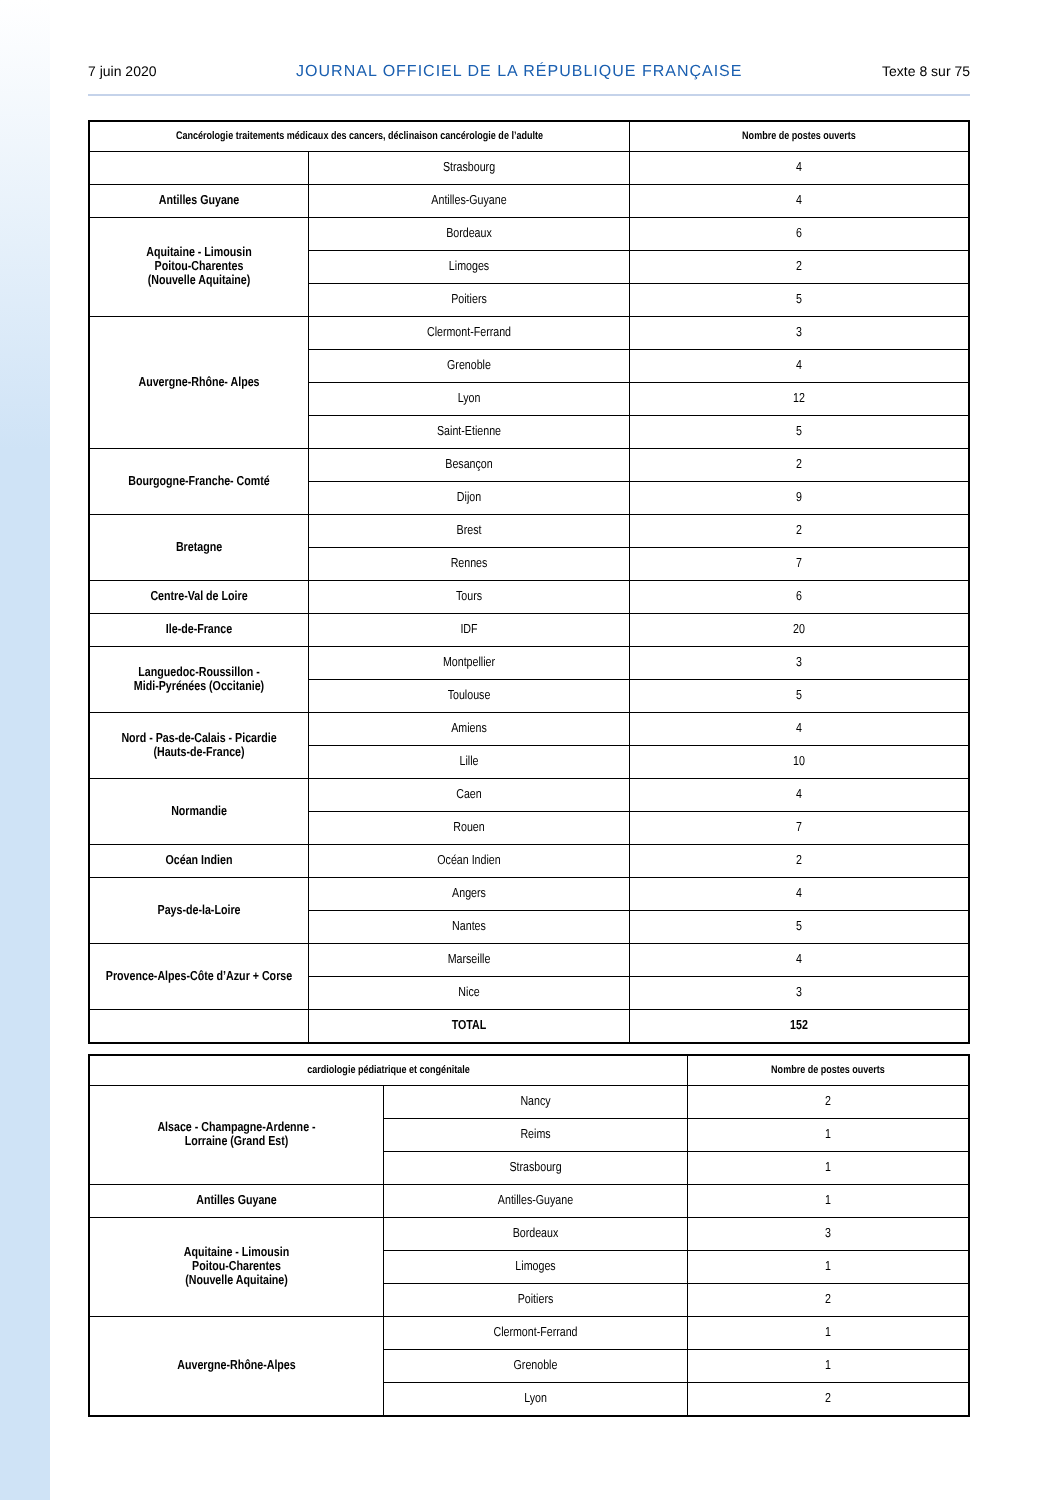7 juin 2020 JOURNAL OFFICIEL DE LA RÉPUBLIQUE FRANÇAISE Texte 8 sur 75
| Cancérologie traitements médicaux des cancers, déclinaison cancérologie de l’adulte | | Nombre de postes ouverts |
| --- | --- | --- |
| | Strasbourg | 4 |
| Antilles Guyane | Antilles-Guyane | 4 |
| Aquitaine - Limousin Poitou-Charentes (Nouvelle Aquitaine) | Bordeaux | 6 |
| | Limoges | 2 |
| | Poitiers | 5 |
| Auvergne-Rhône- Alpes | Clermont-Ferrand | 3 |
| | Grenoble | 4 |
| | Lyon | 12 |
| | Saint-Etienne | 5 |
| Bourgogne-Franche- Comté | Besançon | 2 |
| | Dijon | 9 |
| Bretagne | Brest | 2 |
| | Rennes | 7 |
| Centre-Val de Loire | Tours | 6 |
| Ile-de-France | IDF | 20 |
| Languedoc-Roussillon - Midi-Pyrénées (Occitanie) | Montpellier | 3 |
| | Toulouse | 5 |
| Nord - Pas-de-Calais - Picardie (Hauts-de-France) | Amiens | 4 |
| | Lille | 10 |
| Normandie | Caen | 4 |
| | Rouen | 7 |
| Océan Indien | Océan Indien | 2 |
| Pays-de-la-Loire | Angers | 4 |
| | Nantes | 5 |
| Provence-Alpes-Côte d’Azur + Corse | Marseille | 4 |
| | Nice | 3 |
| | TOTAL | 152 |
| cardiologie pédiatrique et congénitale | | Nombre de postes ouverts |
| --- | --- | --- |
| Alsace - Champagne-Ardenne - Lorraine (Grand Est) | Nancy | 2 |
| | Reims | 1 |
| | Strasbourg | 1 |
| Antilles Guyane | Antilles-Guyane | 1 |
| Aquitaine - Limousin Poitou-Charentes (Nouvelle Aquitaine) | Bordeaux | 3 |
| | Limoges | 1 |
| | Poitiers | 2 |
| Auvergne-Rhône-Alpes | Clermont-Ferrand | 1 |
| | Grenoble | 1 |
| | Lyon | 2 |